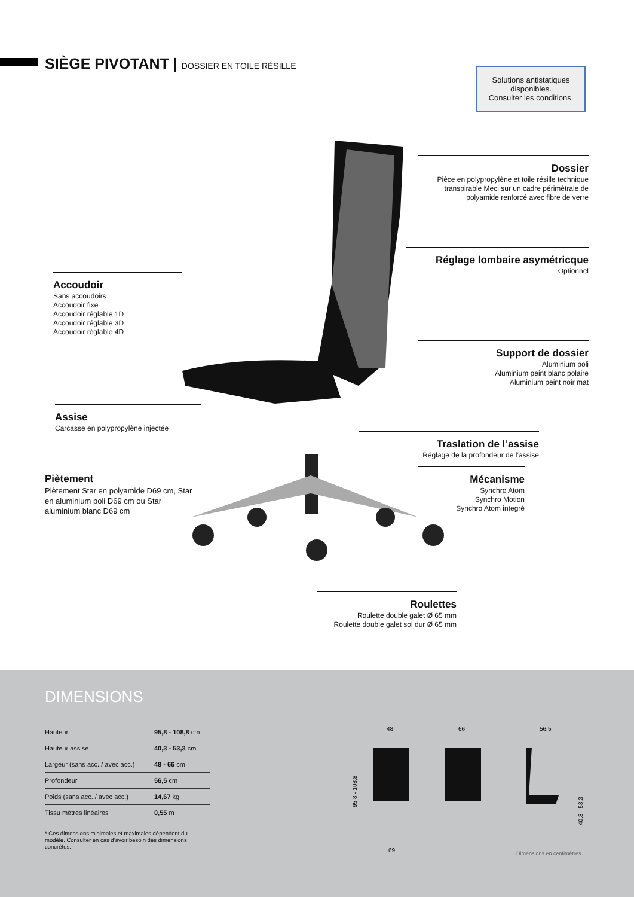SIÈGE PIVOTANT | DOSSIER EN TOILE RÉSILLE
Solutions antistatiques disponibles.
Consulter les conditions.
Dossier
Pièce en polypropylène et toile résille technique transpirable Meci sur un cadre périmètrale de polyamide renforcé avec fibre de verre
Réglage lombaire asymétricque
Optionnel
Accoudoir
Sans accoudoirs
Accoudoir fixe
Accoudoir réglable 1D
Accoudoir réglable 3D
Accoudoir réglable 4D
Support de dossier
Aluminium poli
Aluminium peint blanc polaire
Aluminium peint noir mat
Assise
Carcasse en polypropylène injectée
Traslation de l’assise
Réglage de la profondeur de l’assise
Piètement
Piètement Star en polyamide D69 cm, Star en aluminium poli D69 cm ou Star aluminium blanc D69 cm
Mécanisme
Synchro Atom
Synchro Motion
Synchro Atom integré
Roulettes
Roulette double galet Ø 65 mm
Roulette double galet sol dur Ø 65 mm
DIMENSIONS
| Hauteur | 95,8 - 108,8 cm |
| Hauteur assise | 40,3 - 53,3 cm |
| Largeur (sans acc. / avec acc.) | 48 - 66 cm |
| Profondeur | 56,5 cm |
| Poids (sans acc. / avec acc.) | 14,67 kg |
| Tissu mètres linéaires | 0,55 m |
* Ces dimensions minimales et maximales dépendent du modèle. Consulter en cas d’avoir besoin des dimensions concrètes.
48
66
56,5
69
95,8 - 108,8
40,3 - 53,3
Dimensions en centimètres